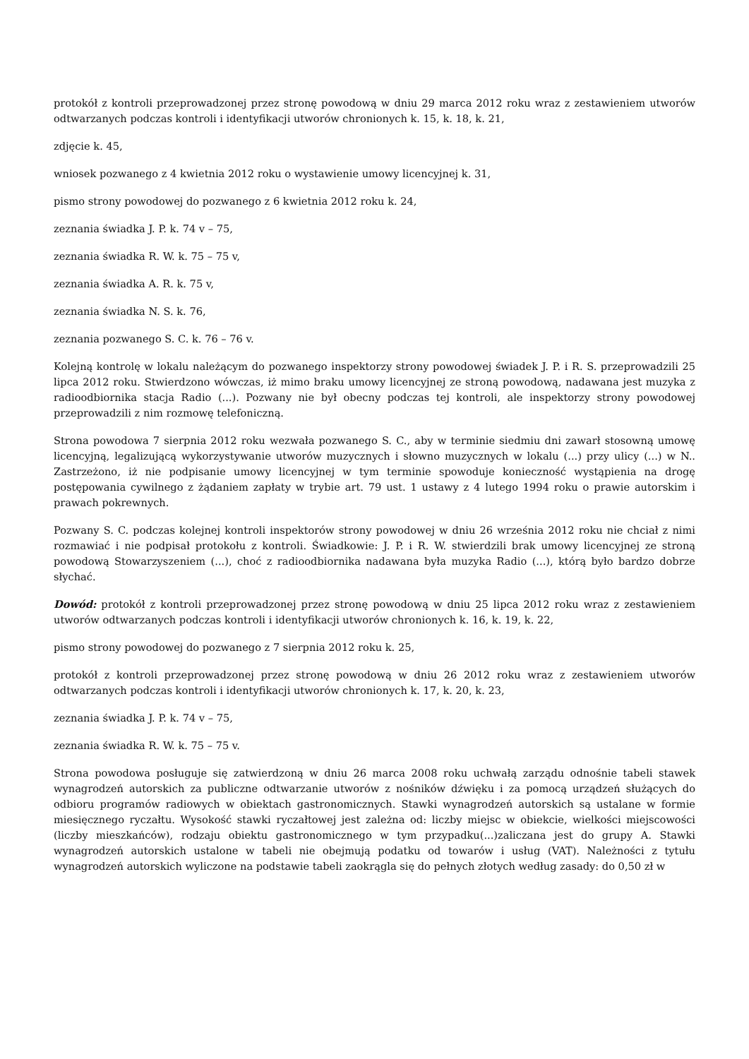protokół z kontroli przeprowadzonej przez stronę powodową w dniu 29 marca 2012 roku wraz z zestawieniem utworów odtwarzanych podczas kontroli i identyfikacji utworów chronionych k. 15, k. 18, k. 21,
zdjęcie k. 45,
wniosek pozwanego z 4 kwietnia 2012 roku o wystawienie umowy licencyjnej k. 31,
pismo strony powodowej do pozwanego z 6 kwietnia 2012 roku k. 24,
zeznania świadka J. P. k. 74 v – 75,
zeznania świadka R. W. k. 75 – 75 v,
zeznania świadka A. R. k. 75 v,
zeznania świadka N. S. k. 76,
zeznania pozwanego S. C. k. 76 – 76 v.
Kolejną kontrolę w lokalu należącym do pozwanego inspektorzy strony powodowej świadek J. P. i R. S. przeprowadzili 25 lipca 2012 roku. Stwierdzono wówczas, iż mimo braku umowy licencyjnej ze stroną powodową, nadawana jest muzyka z radioodbiornika stacja Radio (...). Pozwany nie był obecny podczas tej kontroli, ale inspektorzy strony powodowej przeprowadzili z nim rozmowę telefoniczną.
Strona powodowa 7 sierpnia 2012 roku wezwała pozwanego S. C., aby w terminie siedmiu dni zawarł stosowną umowę licencyjną, legalizującą wykorzystywanie utworów muzycznych i słowno muzycznych w lokalu (...) przy ulicy (...) w N.. Zastrzeżono, iż nie podpisanie umowy licencyjnej w tym terminie spowoduje konieczność wystąpienia na drogę postępowania cywilnego z żądaniem zapłaty w trybie art. 79 ust. 1 ustawy z 4 lutego 1994 roku o prawie autorskim i prawach pokrewnych.
Pozwany S. C. podczas kolejnej kontroli inspektorów strony powodowej w dniu 26 września 2012 roku nie chciał z nimi rozmawiać i nie podpisał protokołu z kontroli. Świadkowie: J. P. i R. W. stwierdzili brak umowy licencyjnej ze stroną powodową Stowarzyszeniem (...), choć z radioodbiornika nadawana była muzyka Radio (...), którą było bardzo dobrze słychać.
Dowód: protokół z kontroli przeprowadzonej przez stronę powodową w dniu 25 lipca 2012 roku wraz z zestawieniem utworów odtwarzanych podczas kontroli i identyfikacji utworów chronionych k. 16, k. 19, k. 22,
pismo strony powodowej do pozwanego z 7 sierpnia 2012 roku k. 25,
protokół z kontroli przeprowadzonej przez stronę powodową w dniu 26 2012 roku wraz z zestawieniem utworów odtwarzanych podczas kontroli i identyfikacji utworów chronionych k. 17, k. 20, k. 23,
zeznania świadka J. P. k. 74 v – 75,
zeznania świadka R. W. k. 75 – 75 v.
Strona powodowa posługuje się zatwierdzoną w dniu 26 marca 2008 roku uchwałą zarządu odnośnie tabeli stawek wynagrodzeń autorskich za publiczne odtwarzanie utworów z nośników dźwięku i za pomocą urządzeń służących do odbioru programów radiowych w obiektach gastronomicznych. Stawki wynagrodzeń autorskich są ustalane w formie miesięcznego ryczałtu. Wysokość stawki ryczałtowej jest zależna od: liczby miejsc w obiekcie, wielkości miejscowości (liczby mieszkańców), rodzaju obiektu gastronomicznego w tym przypadku(...)zaliczana jest do grupy A. Stawki wynagrodzeń autorskich ustalone w tabeli nie obejmują podatku od towarów i usług (VAT). Należności z tytułu wynagrodzeń autorskich wyliczone na podstawie tabeli zaokrągla się do pełnych złotych według zasady: do 0,50 zł w